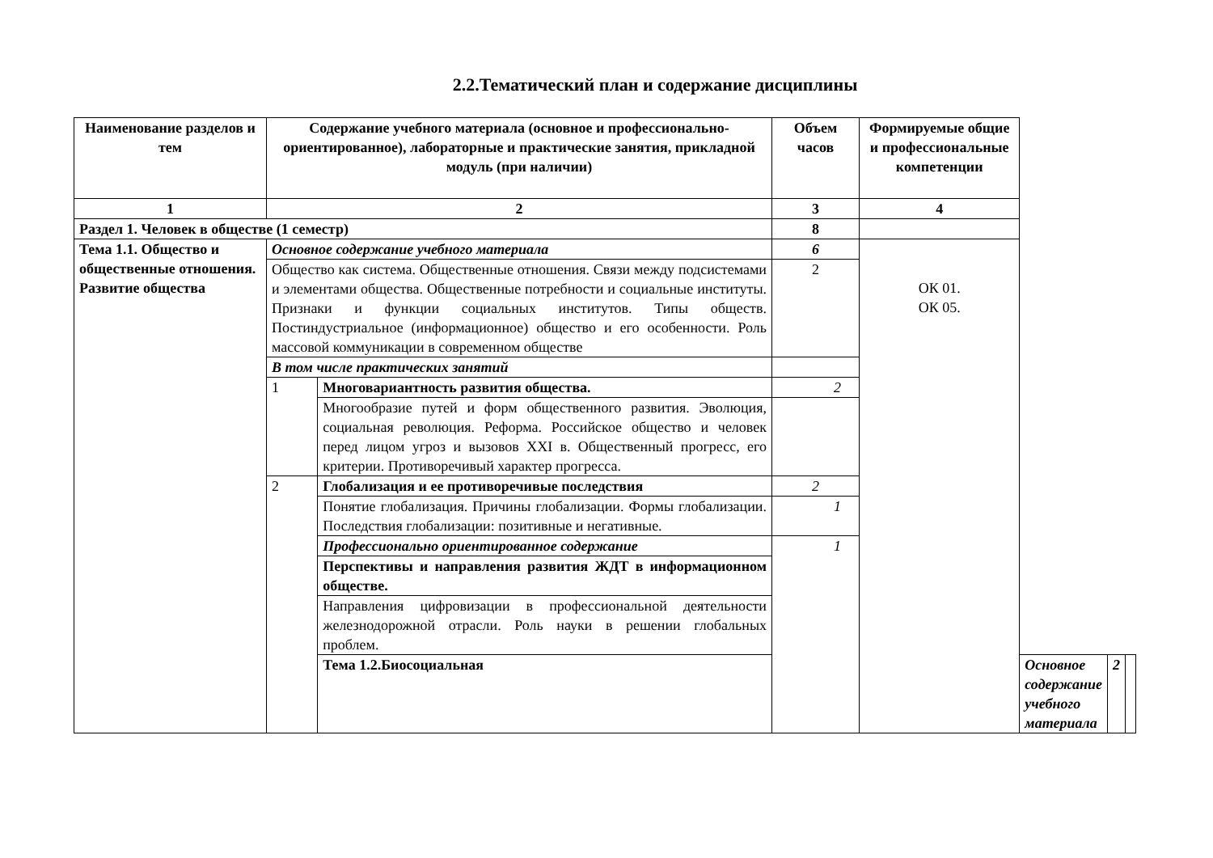2.2.Тематический план и содержание дисциплины
| Наименование разделов и тем | Содержание учебного материала (основное и профессионально-ориентированное), лабораторные и практические занятия, прикладной модуль (при наличии) | | Объем часов | Формируемые общие и профессиональные компетенции | | | |
| --- | --- | --- | --- | --- | --- | --- | --- |
| 1 | 2 | | 3 | 4 | | | |
| Раздел 1. Человек в обществе (1 семестр) | | | 8 | | | | |
| Тема 1.1. Общество и общественные отношения. Развитие общества | Основное содержание учебного материала | | 6 | ОК 01. ОК 05. | | | |
| | Общество как система. Общественные отношения. Связи между подсистемами и элементами общества. Общественные потребности и социальные институты. Признаки и функции социальных институтов. Типы обществ. Постиндустриальное (информационное) общество и его особенности. Роль массовой коммуникации в современном обществе | | 2 | | | | |
| | В том числе практических занятий | | | | | | |
| | 1 | Многовариантность развития общества. | 2 | | | | |
| | | Многообразие путей и форм общественного развития. Эволюция, социальная революция. Реформа. Российское общество и человек перед лицом угроз и вызовов XXI в. Общественный прогресс, его критерии. Противоречивый характер прогресса. | | | | | |
| | 2 | Глобализация и ее противоречивые последствия | 2 | | | | |
| | | Понятие глобализация. Причины глобализации. Формы глобализации. Последствия глобализации: позитивные и негативные. | 1 | | | | |
| | | Профессионально ориентированное содержание | 1 | | | | |
| | | Перспективы и направления развития ЖДТ в информационном обществе. | | | | | |
| | | Направления цифровизации в профессиональной деятельности железнодорожной отрасли. Роль науки в решении глобальных проблем. | | | | | |
| | | Тема 1.2.Биосоциальная | | | Основное содержание учебного материала | 2 | |